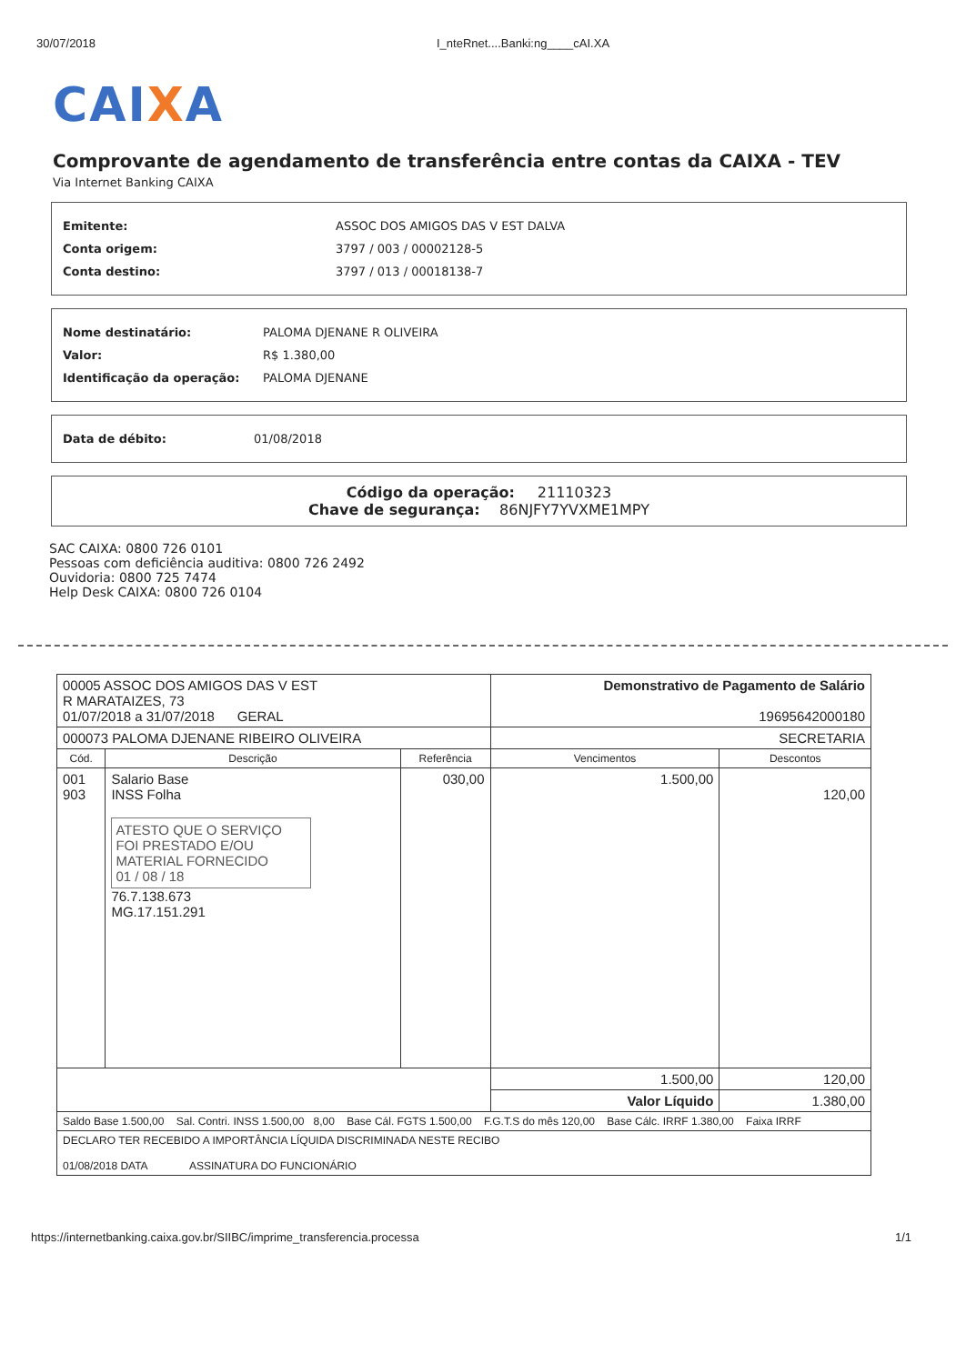30/07/2018 I_nteRnet....Banki:ng____cAI.XA
CAIXA
Comprovante de agendamento de transferência entre contas da CAIXA - TEV
Via Internet Banking CAIXA
Emitente: ASSOC DOS AMIGOS DAS V EST DALVA
Conta origem: 3797 / 003 / 00002128-5
Conta destino: 3797 / 013 / 00018138-7
Nome destinatário: PALOMA DJENANE R OLIVEIRA
Valor: R$ 1.380,00
Identificação da operação: PALOMA DJENANE
Data de débito: 01/08/2018
Código da operação: 21110323
Chave de segurança: 86NJFY7YVXME1MPY
SAC CAIXA: 0800 726 0101
Pessoas com deficiência auditiva: 0800 726 2492
Ouvidoria: 0800 725 7474
Help Desk CAIXA: 0800 726 0104
| 00005 ASSOC DOS AMIGOS DAS V EST R MARATAIZES, 73 01/07/2018 a 31/07/2018 GERAL | | | Demonstrativo de Pagamento de Salário 19695642000180 | |
| 000073 PALOMA DJENANE RIBEIRO OLIVEIRA | | | SECRETARIA | |
| Cód. | Descrição | Referência | Vencimentos | Descontos |
| 001 903 | Salario Base INSS Folha ATESTO QUE O SERVIÇO FOI PRESTADO E/OU MATERIAL FORNECIDO 01 / 08 / 18 76.7.138.673 MG.17.151.291 | 030,00 | 1.500,00 | 120,00 |
| | | | 1.500,00 | 120,00 |
| | | | Valor Líquido | 1.380,00 |
| Saldo Base 1.500,00 Sal. Contri. INSS 1.500,00 8,00 Base Cál. FGTS 1.500,00 F.G.T.S do mês 120,00 Base Cálc. IRRF 1.380,00 Faixa IRRF | | | | |
| DECLARO TER RECEBIDO A IMPORTÂNCIA LÍQUIDA DISCRIMINADA NESTE RECIBO 01/08/2018 DATA ASSINATURA DO FUNCIONÁRIO | | | | |
https://internetbanking.caixa.gov.br/SIIBC/imprime_transferencia.processa 1/1